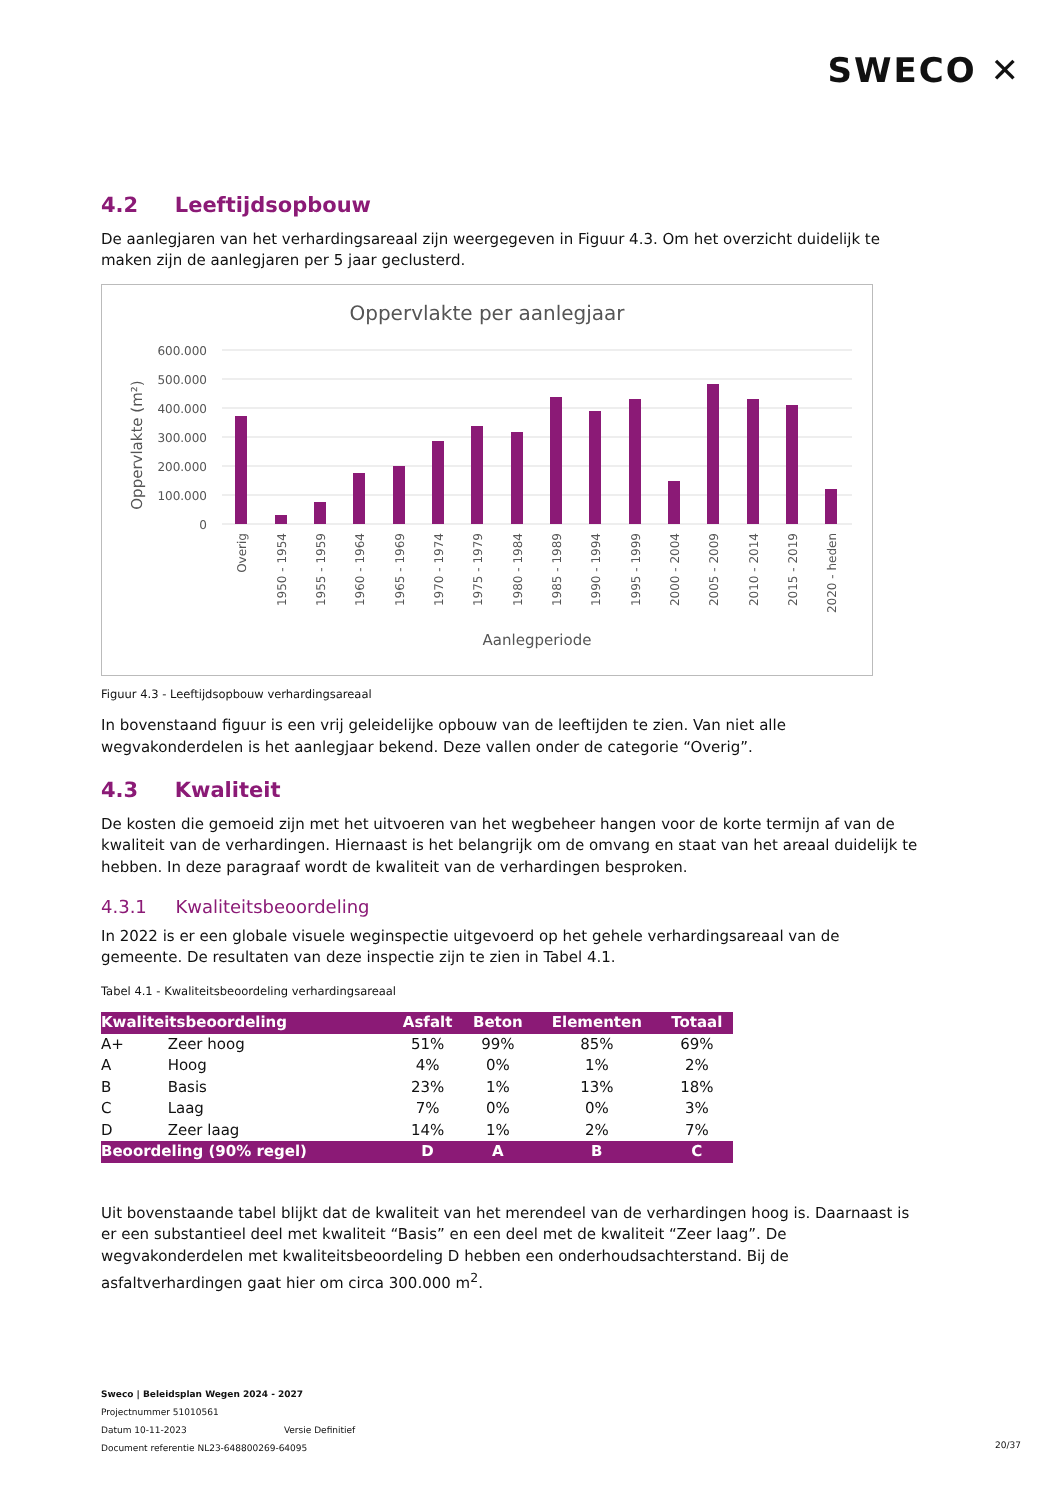SWECO ✕
4.2 Leeftijdsopbouw
De aanlegjaren van het verhardingsareaal zijn weergegeven in Figuur 4.3. Om het overzicht duidelijk te maken zijn de aanlegjaren per 5 jaar geclusterd.
Oppervlakte per aanlegjaar
600.000
500.000
400.000
300.000
200.000
100.000
0
Oppervlakte (m²)
Overig
1950 - 1954
1955 - 1959
1960 - 1964
1965 - 1969
1970 - 1974
1975 - 1979
1980 - 1984
1985 - 1989
1990 - 1994
1995 - 1999
2000 - 2004
2005 - 2009
2010 - 2014
2015 - 2019
2020 - heden
Aanlegperiode
Figuur 4.3 - Leeftijdsopbouw verhardingsareaal
In bovenstaand figuur is een vrij geleidelijke opbouw van de leeftijden te zien. Van niet alle wegvakonderdelen is het aanlegjaar bekend. Deze vallen onder de categorie “Overig”.
4.3 Kwaliteit
De kosten die gemoeid zijn met het uitvoeren van het wegbeheer hangen voor de korte termijn af van de kwaliteit van de verhardingen. Hiernaast is het belangrijk om de omvang en staat van het areaal duidelijk te hebben. In deze paragraaf wordt de kwaliteit van de verhardingen besproken.
4.3.1 Kwaliteitsbeoordeling
In 2022 is er een globale visuele weginspectie uitgevoerd op het gehele verhardingsareaal van de gemeente. De resultaten van deze inspectie zijn te zien in Tabel 4.1.
Tabel 4.1 - Kwaliteitsbeoordeling verhardingsareaal
| Kwaliteitsbeoordeling | | Asfalt | Beton | Elementen | Totaal |
| --- | --- | --- | --- | --- | --- |
| A+ | Zeer hoog | 51% | 99% | 85% | 69% |
| A | Hoog | 4% | 0% | 1% | 2% |
| B | Basis | 23% | 1% | 13% | 18% |
| C | Laag | 7% | 0% | 0% | 3% |
| D | Zeer laag | 14% | 1% | 2% | 7% |
| Beoordeling (90% regel) | | D | A | B | C |
Uit bovenstaande tabel blijkt dat de kwaliteit van het merendeel van de verhardingen hoog is. Daarnaast is er een substantieel deel met kwaliteit “Basis” en een deel met de kwaliteit “Zeer laag”. De wegvakonderdelen met kwaliteitsbeoordeling D hebben een onderhoudsachterstand. Bij de asfaltverhardingen gaat hier om circa 300.000 m<sup>2</sup>.
Sweco | Beleidsplan Wegen 2024 - 2027
Projectnummer 51010561
Datum 10-11-2023 Versie Definitief
Document referentie NL23-648800269-64095
20/37